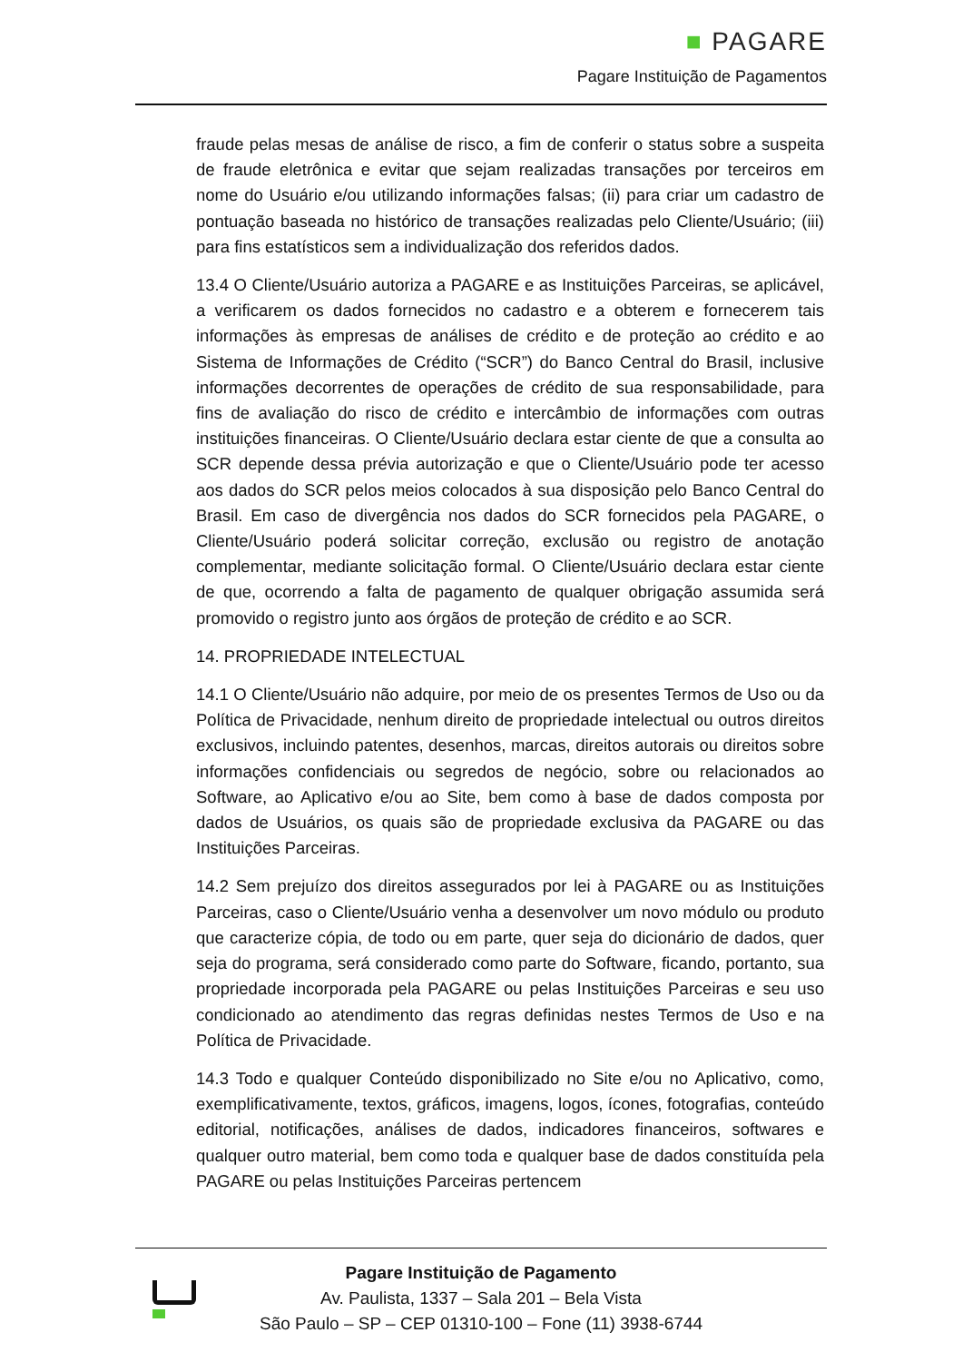■ PAGARE
Pagare Instituição de Pagamentos
fraude pelas mesas de análise de risco, a fim de conferir o status sobre a suspeita de fraude eletrônica e evitar que sejam realizadas transações por terceiros em nome do Usuário e/ou utilizando informações falsas; (ii) para criar um cadastro de pontuação baseada no histórico de transações realizadas pelo Cliente/Usuário; (iii) para fins estatísticos sem a individualização dos referidos dados.
13.4 O Cliente/Usuário autoriza a PAGARE e as Instituições Parceiras, se aplicável, a verificarem os dados fornecidos no cadastro e a obterem e fornecerem tais informações às empresas de análises de crédito e de proteção ao crédito e ao Sistema de Informações de Crédito (“SCR”) do Banco Central do Brasil, inclusive informações decorrentes de operações de crédito de sua responsabilidade, para fins de avaliação do risco de crédito e intercâmbio de informações com outras instituições financeiras. O Cliente/Usuário declara estar ciente de que a consulta ao SCR depende dessa prévia autorização e que o Cliente/Usuário pode ter acesso aos dados do SCR pelos meios colocados à sua disposição pelo Banco Central do Brasil. Em caso de divergência nos dados do SCR fornecidos pela PAGARE, o Cliente/Usuário poderá solicitar correção, exclusão ou registro de anotação complementar, mediante solicitação formal. O Cliente/Usuário declara estar ciente de que, ocorrendo a falta de pagamento de qualquer obrigação assumida será promovido o registro junto aos órgãos de proteção de crédito e ao SCR.
14. PROPRIEDADE INTELECTUAL
14.1 O Cliente/Usuário não adquire, por meio de os presentes Termos de Uso ou da Política de Privacidade, nenhum direito de propriedade intelectual ou outros direitos exclusivos, incluindo patentes, desenhos, marcas, direitos autorais ou direitos sobre informações confidenciais ou segredos de negócio, sobre ou relacionados ao Software, ao Aplicativo e/ou ao Site, bem como à base de dados composta por dados de Usuários, os quais são de propriedade exclusiva da PAGARE ou das Instituições Parceiras.
14.2 Sem prejuízo dos direitos assegurados por lei à PAGARE ou as Instituições Parceiras, caso o Cliente/Usuário venha a desenvolver um novo módulo ou produto que caracterize cópia, de todo ou em parte, quer seja do dicionário de dados, quer seja do programa, será considerado como parte do Software, ficando, portanto, sua propriedade incorporada pela PAGARE ou pelas Instituições Parceiras e seu uso condicionado ao atendimento das regras definidas nestes Termos de Uso e na Política de Privacidade.
14.3 Todo e qualquer Conteúdo disponibilizado no Site e/ou no Aplicativo, como, exemplificativamente, textos, gráficos, imagens, logos, ícones, fotografias, conteúdo editorial, notificações, análises de dados, indicadores financeiros, softwares e qualquer outro material, bem como toda e qualquer base de dados constituída pela PAGARE ou pelas Instituições Parceiras pertencem
Pagare Instituição de Pagamento
Av. Paulista, 1337 – Sala 201 – Bela Vista
São Paulo – SP – CEP 01310-100 – Fone (11) 3938-6744